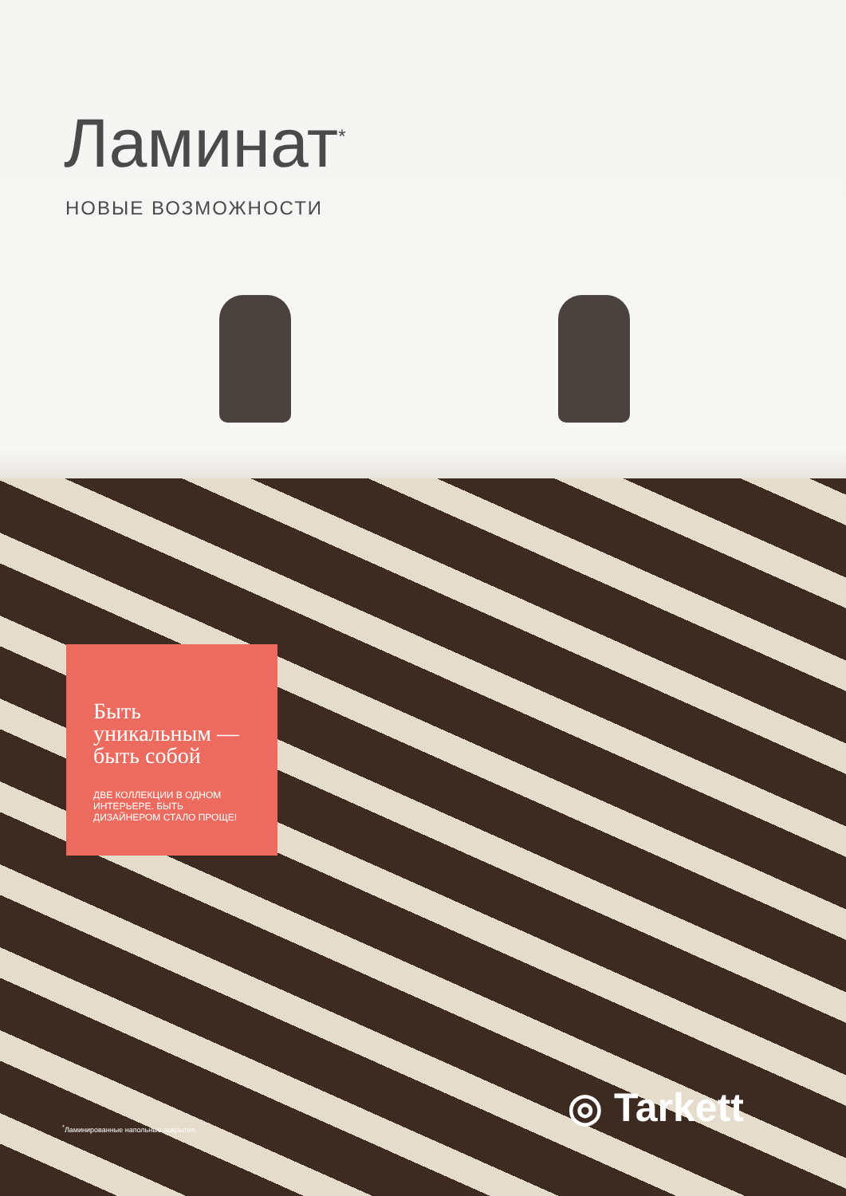Ламинат<sup>*</sup>
НОВЫЕ ВОЗМОЖНОСТИ
Быть уникальным — быть собой
ДВЕ КОЛЛЕКЦИИ В ОДНОМ ИНТЕРЬЕРЕ. БЫТЬ ДИЗАЙНЕРОМ СТАЛО ПРОЩЕ!
<sup>*</sup> Ламинированные напольные покрытия.
◎ Tarkett